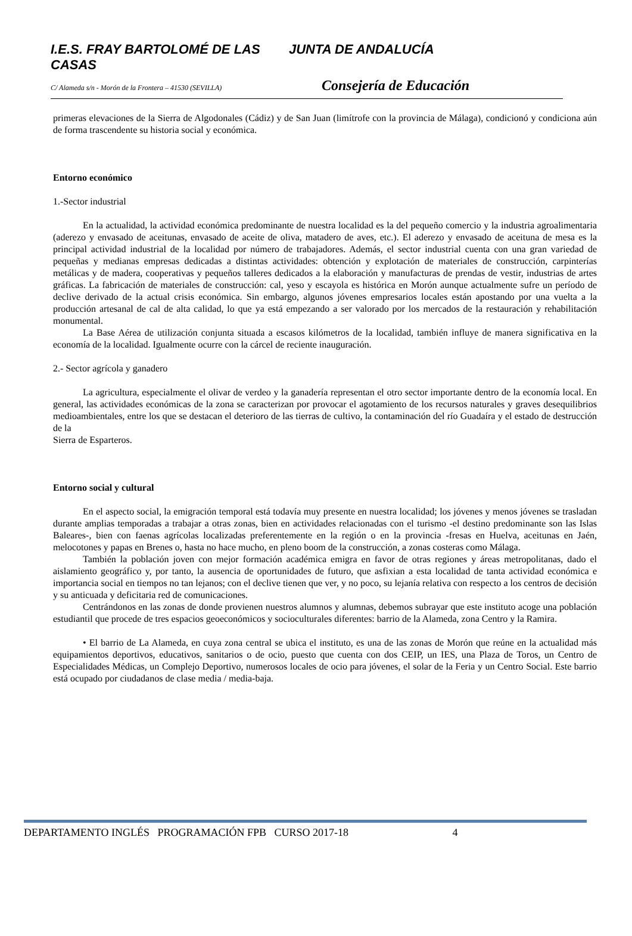I.E.S. FRAY BARTOLOMÉ DE LAS CASAS
JUNTA DE ANDALUCÍA
C/ Alameda s/n - Morón de la Frontera – 41530 (SEVILLA)
Consejería de Educación
primeras elevaciones de la Sierra de Algodonales (Cádiz) y de San Juan (limítrofe con la provincia de Málaga), condicionó y condiciona aún de forma trascendente su historia social y económica.
Entorno económico
1.-Sector industrial
En la actualidad, la actividad económica predominante de nuestra localidad es la del pequeño comercio y la industria agroalimentaria (aderezo y envasado de aceitunas, envasado de aceite de oliva, matadero de aves, etc.). El aderezo y envasado de aceituna de mesa es la principal actividad industrial de la localidad por número de trabajadores. Además, el sector industrial cuenta con una gran variedad de pequeñas y medianas empresas dedicadas a distintas actividades: obtención y explotación de materiales de construcción, carpinterías metálicas y de madera, cooperativas y pequeños talleres dedicados a la elaboración y manufacturas de prendas de vestir, industrias de artes gráficas. La fabricación de materiales de construcción: cal, yeso y escayola es histórica en Morón aunque actualmente sufre un período de declive derivado de la actual crisis económica. Sin embargo, algunos jóvenes empresarios locales están apostando por una vuelta a la producción artesanal de cal de alta calidad, lo que ya está empezando a ser valorado por los mercados de la restauración y rehabilitación monumental.
La Base Aérea de utilización conjunta situada a escasos kilómetros de la localidad, también influye de manera significativa en la economía de la localidad. Igualmente ocurre con la cárcel de reciente inauguración.
2.- Sector agrícola y ganadero
La agricultura, especialmente el olivar de verdeo y la ganadería representan el otro sector importante dentro de la economía local. En general, las actividades económicas de la zona se caracterizan por provocar el agotamiento de los recursos naturales y graves desequilibrios medioambientales, entre los que se destacan el deterioro de las tierras de cultivo, la contaminación del río Guadaíra y el estado de destrucción de la
Sierra de Esparteros.
Entorno social y cultural
En el aspecto social, la emigración temporal está todavía muy presente en nuestra localidad; los jóvenes y menos jóvenes se trasladan durante amplias temporadas a trabajar a otras zonas, bien en actividades relacionadas con el turismo -el destino predominante son las Islas Baleares-, bien con faenas agrícolas localizadas preferentemente en la región o en la provincia -fresas en Huelva, aceitunas en Jaén, melocotones y papas en Brenes o, hasta no hace mucho, en pleno boom de la construcción, a zonas costeras como Málaga.
También la población joven con mejor formación académica emigra en favor de otras regiones y áreas metropolitanas, dado el aislamiento geográfico y, por tanto, la ausencia de oportunidades de futuro, que asfixian a esta localidad de tanta actividad económica e importancia social en tiempos no tan lejanos; con el declive tienen que ver, y no poco, su lejanía relativa con respecto a los centros de decisión y su anticuada y deficitaria red de comunicaciones.
Centrándonos en las zonas de donde provienen nuestros alumnos y alumnas, debemos subrayar que este instituto acoge una población estudiantil que procede de tres espacios geoeconómicos y socioculturales diferentes: barrio de la Alameda, zona Centro y la Ramira.
• El barrio de La Alameda, en cuya zona central se ubica el instituto, es una de las zonas de Morón que reúne en la actualidad más equipamientos deportivos, educativos, sanitarios o de ocio, puesto que cuenta con dos CEIP, un IES, una Plaza de Toros, un Centro de Especialidades Médicas, un Complejo Deportivo, numerosos locales de ocio para jóvenes, el solar de la Feria y un Centro Social. Este barrio está ocupado por ciudadanos de clase media / media-baja.
DEPARTAMENTO INGLÉS PROGRAMACIÓN FPB CURSO 2017-18 4